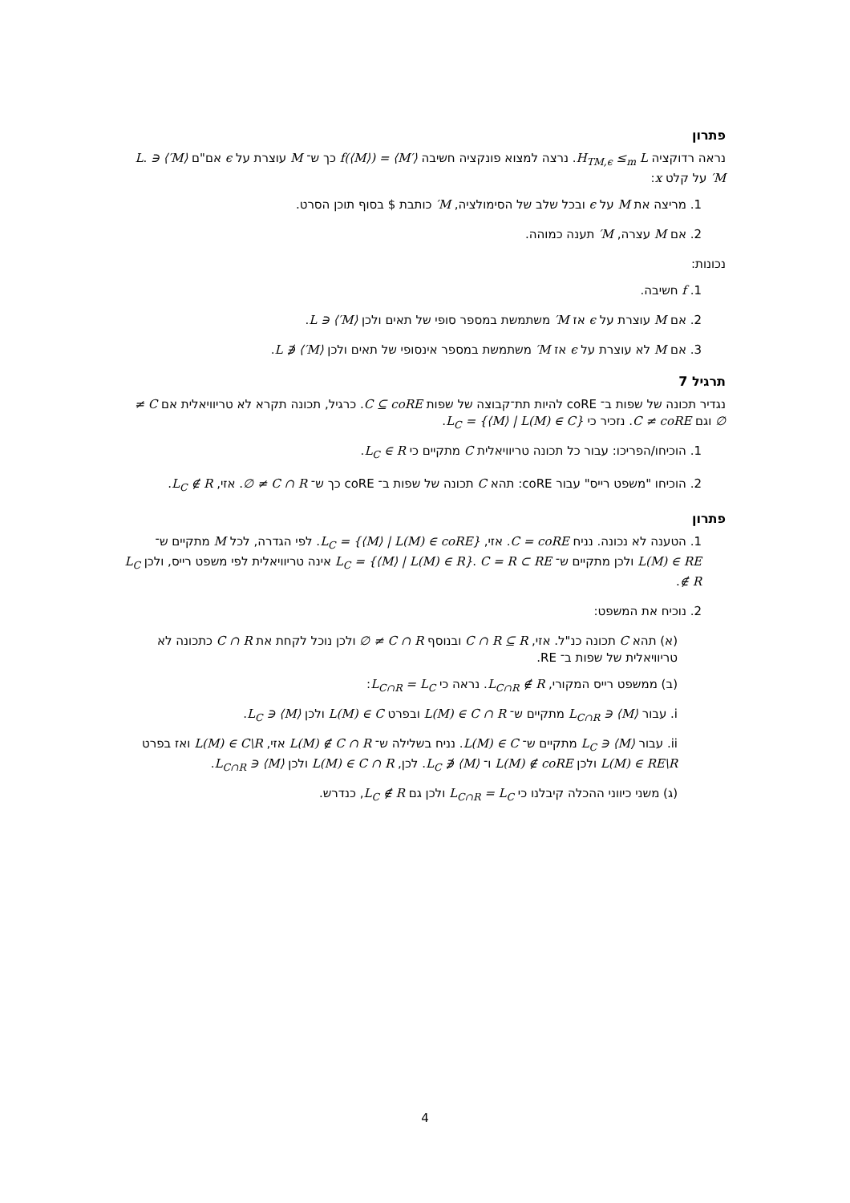פתרון
נראה רדוקציה H<sub>TM,ϵ</sub> ≤<sub>m</sub> L. נרצה למצוא פונקציה חשיבה f(⟨M⟩) = ⟨M′⟩ כך ש־ M עוצרת על ϵ אם"ם ⟨M′⟩ ∈ L. M′ על קלט x:
1. מריצה את M על ϵ ובכל שלב של הסימולציה, M′ כותבת $ בסוף תוכן הסרט.
2. אם M עצרה, M′ תענה כמוהה.
נכונות:
1. f חשיבה.
2. אם M עוצרת על ϵ אז M′ משתמשת במספר סופי של תאים ולכן ⟨M′⟩ ∈ L.
3. אם M לא עוצרת על ϵ אז M′ משתמשת במספר אינסופי של תאים ולכן ⟨M′⟩ ∉ L.
תרגיל 7
נגדיר תכונה של שפות ב־ coRE להיות תת־קבוצה של שפות C ⊆ coRE. כרגיל, תכונה תקרא לא טריוויאלית אם C ≠ ∅ וגם C ≠ coRE. נזכיר כי L<sub>C</sub> = {⟨M⟩ | L(M) ∈ C}.
1. הוכיחו/הפריכו: עבור כל תכונה טריוויאלית C מתקיים כי L<sub>C</sub> ∈ R.
2. הוכיחו "משפט רייס" עבור coRE: תהא C תכונה של שפות ב־ coRE כך ש־ C ∩ R ≠ ∅. אזי, L<sub>C</sub> ∉ R.
פתרון
1. הטענה לא נכונה. נניח C = coRE. אזי, L<sub>C</sub> = {⟨M⟩ | L(M) ∈ coRE}. לפי הגדרה, לכל M מתקיים ש־ L(M) ∈ RE ולכן מתקיים ש־ L<sub>C</sub> = {⟨M⟩ | L(M) ∈ R}. C = R ⊂ RE אינה טריוויאלית לפי משפט רייס, ולכן L<sub>C</sub> ∉ R.
2. נוכיח את המשפט:
(א) תהא C תכונה כנ"ל. אזי, C ∩ R ⊆ R ובנוסף C ∩ R ≠ ∅ ולכן נוכל לקחת את C ∩ R כתכונה לא טריוויאלית של שפות ב־ RE.
(ב) ממשפט רייס המקורי, L<sub>C∩R</sub> ∉ R. נראה כי L<sub>C∩R</sub> = L<sub>C</sub>:
i. עבור ⟨M⟩ ∈ L<sub>C∩R</sub> מתקיים ש־ L(M) ∈ C ∩ R ובפרט L(M) ∈ C ולכן ⟨M⟩ ∈ L<sub>C</sub>.
ii. עבור ⟨M⟩ ∈ L<sub>C</sub> מתקיים ש־ L(M) ∈ C. נניח בשלילה ש־ L(M) ∉ C ∩ R אזי, L(M) ∈ C\R ואז בפרט L(M) ∈ RE\R ולכן L(M) ∉ coRE ו־ ⟨M⟩ ∉ L<sub>C</sub>. לכן, L(M) ∈ C ∩ R ולכן ⟨M⟩ ∈ L<sub>C∩R</sub>.
(ג) משני כיווני ההכלה קיבלנו כי L<sub>C∩R</sub> = L<sub>C</sub> ולכן גם L<sub>C</sub> ∉ R, כנדרש.
4